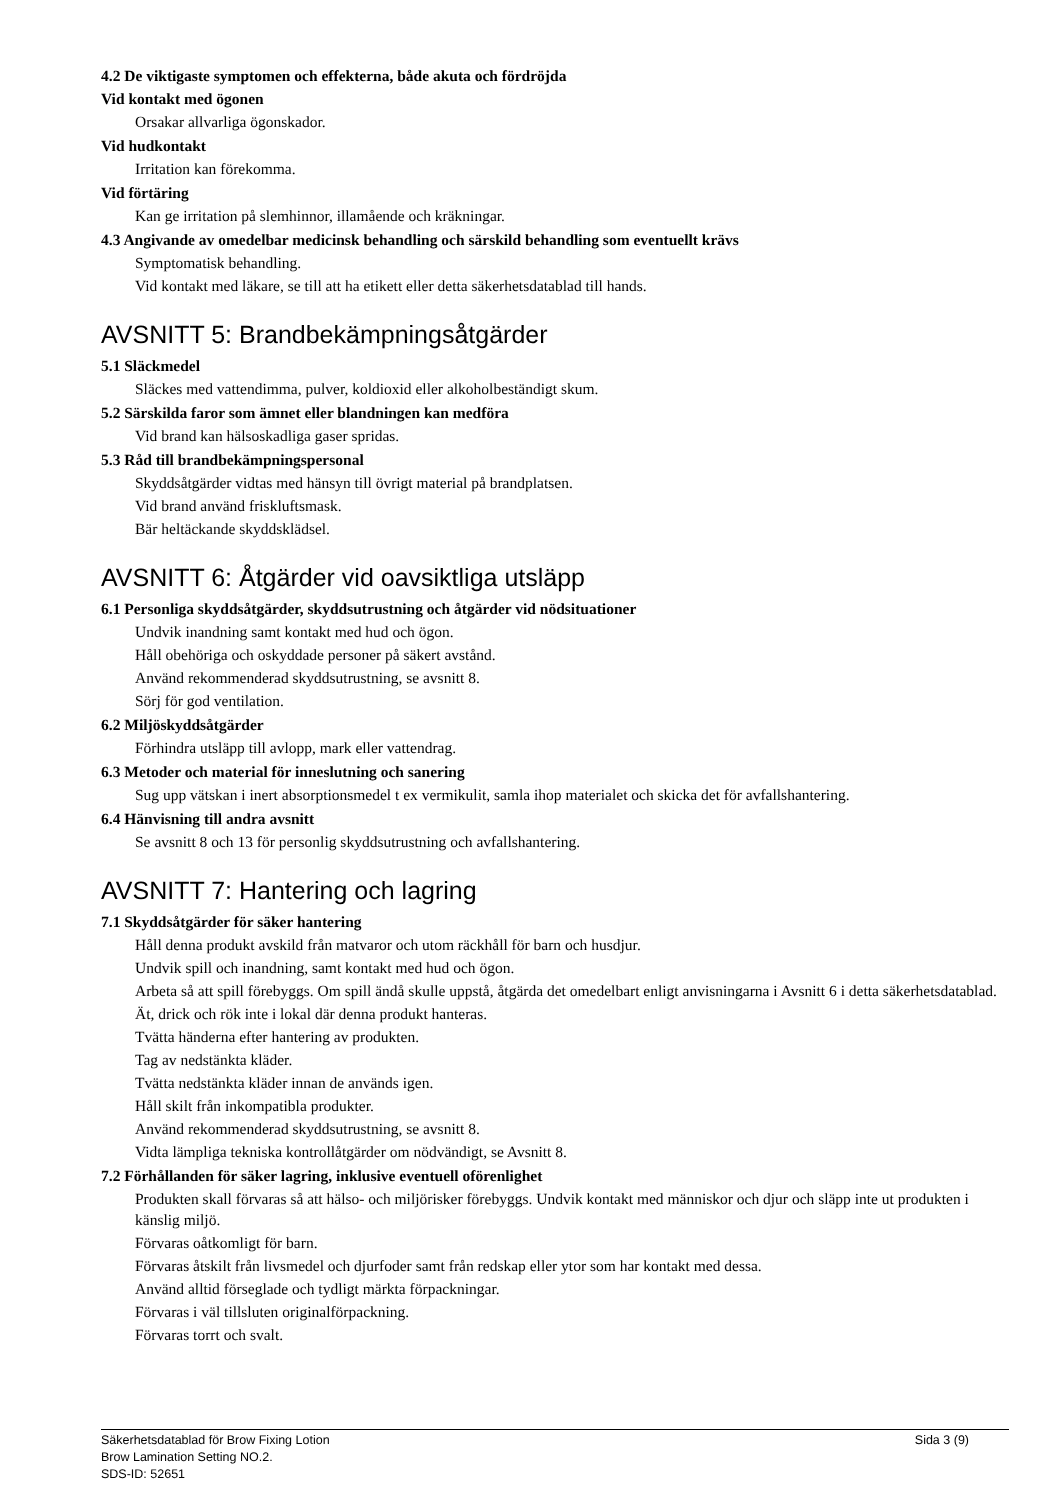4.2 De viktigaste symptomen och effekterna, både akuta och fördröjda
Vid kontakt med ögonen
Orsakar allvarliga ögonskador.
Vid hudkontakt
Irritation kan förekomma.
Vid förtäring
Kan ge irritation på slemhinnor, illamående och kräkningar.
4.3 Angivande av omedelbar medicinsk behandling och särskild behandling som eventuellt krävs
Symptomatisk behandling.
Vid kontakt med läkare, se till att ha etikett eller detta säkerhetsdatablad till hands.
AVSNITT 5: Brandbekämpningsåtgärder
5.1 Släckmedel
Släckes med vattendimma, pulver, koldioxid eller alkoholbeständigt skum.
5.2 Särskilda faror som ämnet eller blandningen kan medföra
Vid brand kan hälsoskadliga gaser spridas.
5.3 Råd till brandbekämpningspersonal
Skyddsåtgärder vidtas med hänsyn till övrigt material på brandplatsen.
Vid brand använd friskluftsmask.
Bär heltäckande skyddsklädsel.
AVSNITT 6: Åtgärder vid oavsiktliga utsläpp
6.1 Personliga skyddsåtgärder, skyddsutrustning och åtgärder vid nödsituationer
Undvik inandning samt kontakt med hud och ögon.
Håll obehöriga och oskyddade personer på säkert avstånd.
Använd rekommenderad skyddsutrustning, se avsnitt 8.
Sörj för god ventilation.
6.2 Miljöskyddsåtgärder
Förhindra utsläpp till avlopp, mark eller vattendrag.
6.3 Metoder och material för inneslutning och sanering
Sug upp vätskan i inert absorptionsmedel t ex vermikulit, samla ihop materialet och skicka det för avfallshantering.
6.4 Hänvisning till andra avsnitt
Se avsnitt 8 och 13 för personlig skyddsutrustning och avfallshantering.
AVSNITT 7: Hantering och lagring
7.1 Skyddsåtgärder för säker hantering
Håll denna produkt avskild från matvaror och utom räckhåll för barn och husdjur.
Undvik spill och inandning, samt kontakt med hud och ögon.
Arbeta så att spill förebyggs. Om spill ändå skulle uppstå, åtgärda det omedelbart enligt anvisningarna i Avsnitt 6 i detta säkerhetsdatablad.
Ät, drick och rök inte i lokal där denna produkt hanteras.
Tvätta händerna efter hantering av produkten.
Tag av nedstänkta kläder.
Tvätta nedstänkta kläder innan de används igen.
Håll skilt från inkompatibla produkter.
Använd rekommenderad skyddsutrustning, se avsnitt 8.
Vidta lämpliga tekniska kontrollåtgärder om nödvändigt, se Avsnitt 8.
7.2 Förhållanden för säker lagring, inklusive eventuell oförenlighet
Produkten skall förvaras så att hälso- och miljörisker förebyggs. Undvik kontakt med människor och djur och släpp inte ut produkten i känslig miljö.
Förvaras oåtkomligt för barn.
Förvaras åtskilt från livsmedel och djurfoder samt från redskap eller ytor som har kontakt med dessa.
Använd alltid förseglade och tydligt märkta förpackningar.
Förvaras i väl tillsluten originalförpackning.
Förvaras torrt och svalt.
Sida 3 (9)
Säkerhetsdatablad för Brow Fixing Lotion
Brow Lamination Setting NO.2.
SDS-ID: 52651